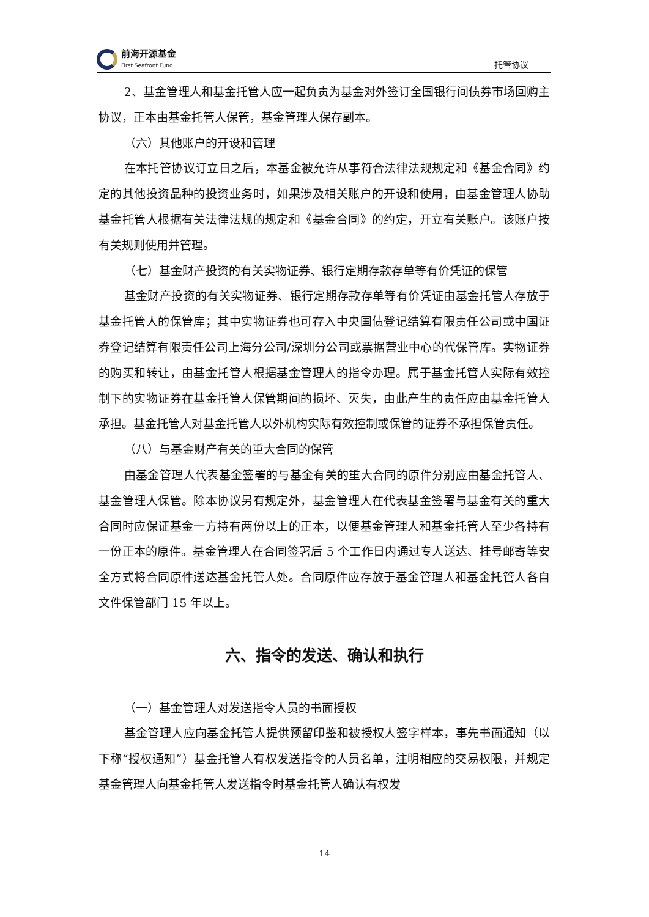前海开源基金
First Seafront Fund
托管协议
2、基金管理人和基金托管人应一起负责为基金对外签订全国银行间债券市场回购主协议，正本由基金托管人保管，基金管理人保存副本。
（六）其他账户的开设和管理
在本托管协议订立日之后，本基金被允许从事符合法律法规规定和《基金合同》约定的其他投资品种的投资业务时，如果涉及相关账户的开设和使用，由基金管理人协助基金托管人根据有关法律法规的规定和《基金合同》的约定，开立有关账户。该账户按有关规则使用并管理。
（七）基金财产投资的有关实物证券、银行定期存款存单等有价凭证的保管
基金财产投资的有关实物证券、银行定期存款存单等有价凭证由基金托管人存放于基金托管人的保管库；其中实物证券也可存入中央国债登记结算有限责任公司或中国证券登记结算有限责任公司上海分公司/深圳分公司或票据营业中心的代保管库。实物证券的购买和转让，由基金托管人根据基金管理人的指令办理。属于基金托管人实际有效控制下的实物证券在基金托管人保管期间的损坏、灭失，由此产生的责任应由基金托管人承担。基金托管人对基金托管人以外机构实际有效控制或保管的证券不承担保管责任。
（八）与基金财产有关的重大合同的保管
由基金管理人代表基金签署的与基金有关的重大合同的原件分别应由基金托管人、基金管理人保管。除本协议另有规定外，基金管理人在代表基金签署与基金有关的重大合同时应保证基金一方持有两份以上的正本，以便基金管理人和基金托管人至少各持有一份正本的原件。基金管理人在合同签署后 5 个工作日内通过专人送达、挂号邮寄等安全方式将合同原件送达基金托管人处。合同原件应存放于基金管理人和基金托管人各自文件保管部门 15 年以上。
六、指令的发送、确认和执行
（一）基金管理人对发送指令人员的书面授权
基金管理人应向基金托管人提供预留印鉴和被授权人签字样本，事先书面通知（以下称“授权通知”）基金托管人有权发送指令的人员名单，注明相应的交易权限，并规定基金管理人向基金托管人发送指令时基金托管人确认有权发
14